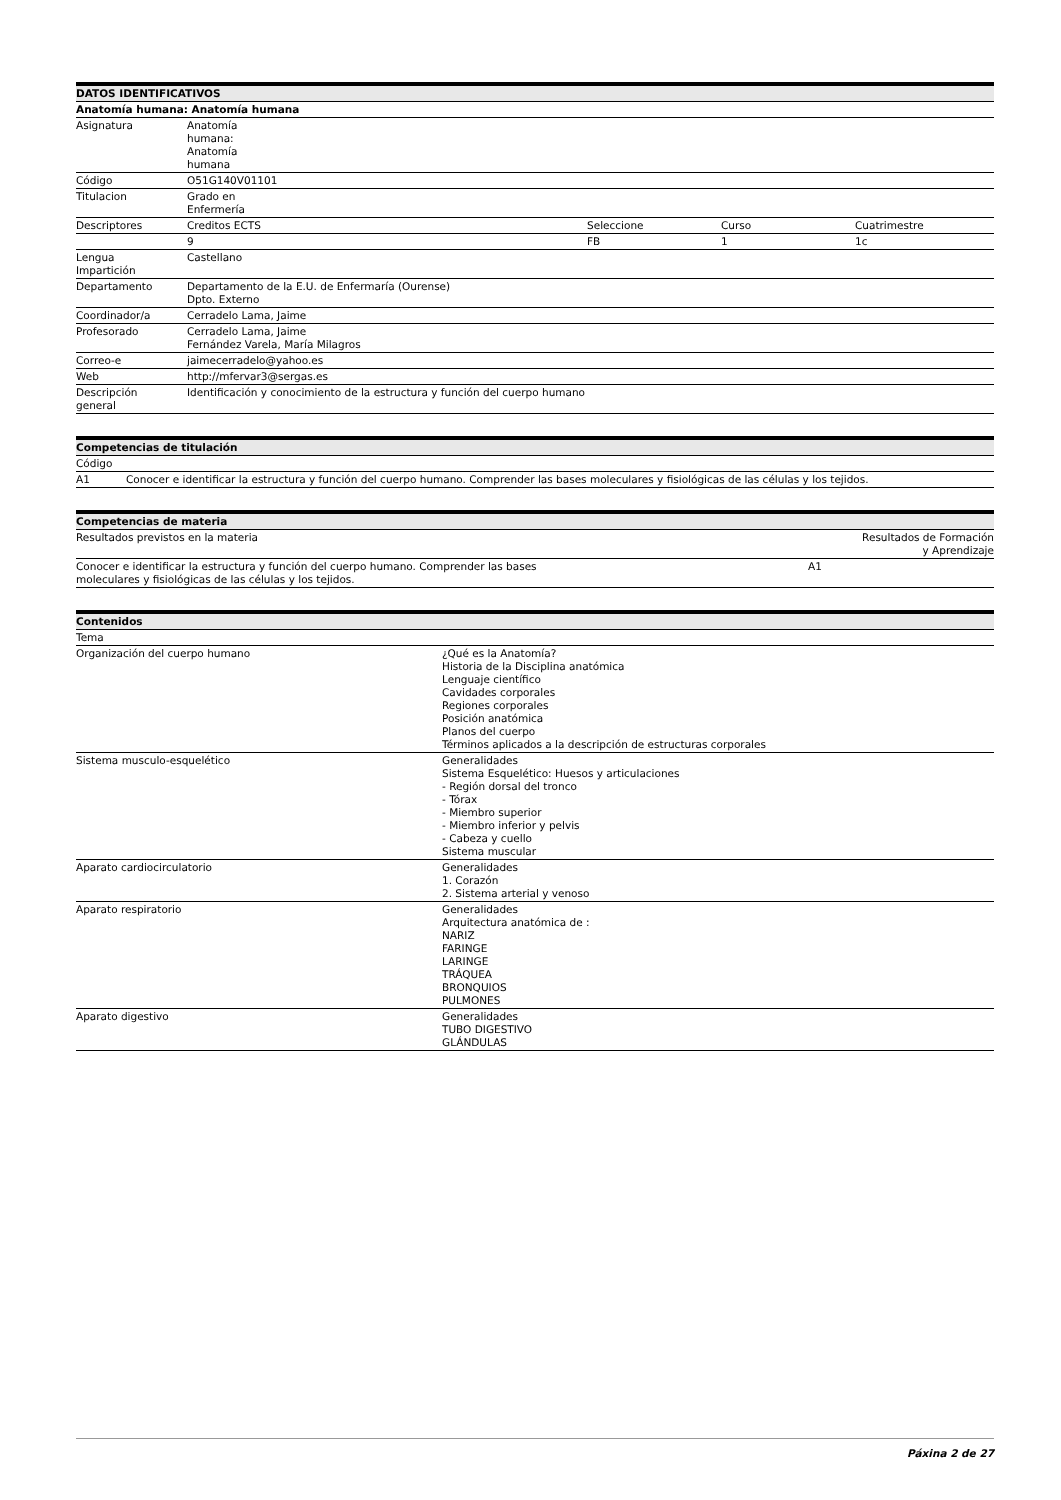| DATOS IDENTIFICATIVOS | | | | |
| --- | --- | --- | --- | --- |
| Anatomía humana: Anatomía humana | | | | |
| Asignatura | Anatomía humana: Anatomía humana | | | |
| Código | O51G140V01101 | | | |
| Titulacion | Grado en Enfermería | | | |
| Descriptores | Creditos ECTS | Seleccione | Curso | Cuatrimestre |
| | 9 | FB | 1 | 1c |
| Lengua Impartición | Castellano | | | |
| Departamento | Departamento de la E.U. de Enfermaría (Ourense) Dpto. Externo | | | |
| Coordinador/a | Cerradelo Lama, Jaime | | | |
| Profesorado | Cerradelo Lama, Jaime Fernández Varela, María Milagros | | | |
| Correo-e | jaimecerradelo@yahoo.es | | | |
| Web | http://mfervar3@sergas.es | | | |
| Descripción general | Identificación y conocimiento de la estructura y función del cuerpo humano | | | |
| Competencias de titulación | |
| --- | --- |
| Código | |
| A1 | Conocer e identificar la estructura y función del cuerpo humano. Comprender las bases moleculares y fisiológicas de las células y los tejidos. |
| Competencias de materia | |
| --- | --- |
| Resultados previstos en la materia | Resultados de Formación y Aprendizaje |
| Conocer e identificar la estructura y función del cuerpo humano. Comprender las bases moleculares y fisiológicas de las células y los tejidos. | A1 |
| Contenidos | |
| --- | --- |
| Tema | |
| Organización del cuerpo humano | ¿Qué es la Anatomía? Historia de la Disciplina anatómica Lenguaje científico Cavidades corporales Regiones corporales Posición anatómica Planos del cuerpo Términos aplicados a la descripción de estructuras corporales |
| Sistema musculo-esquelético | Generalidades Sistema Esquelético: Huesos y articulaciones - Región dorsal del tronco - Tórax - Miembro superior - Miembro inferior y pelvis - Cabeza y cuello Sistema muscular |
| Aparato cardiocirculatorio | Generalidades 1. Corazón 2. Sistema arterial y venoso |
| Aparato respiratorio | Generalidades Arquitectura anatómica de : NARIZ FARINGE LARINGE TRÁQUEA BRONQUIOS PULMONES |
| Aparato digestivo | Generalidades TUBO DIGESTIVO GLÁNDULAS |
Páxina 2 de 27